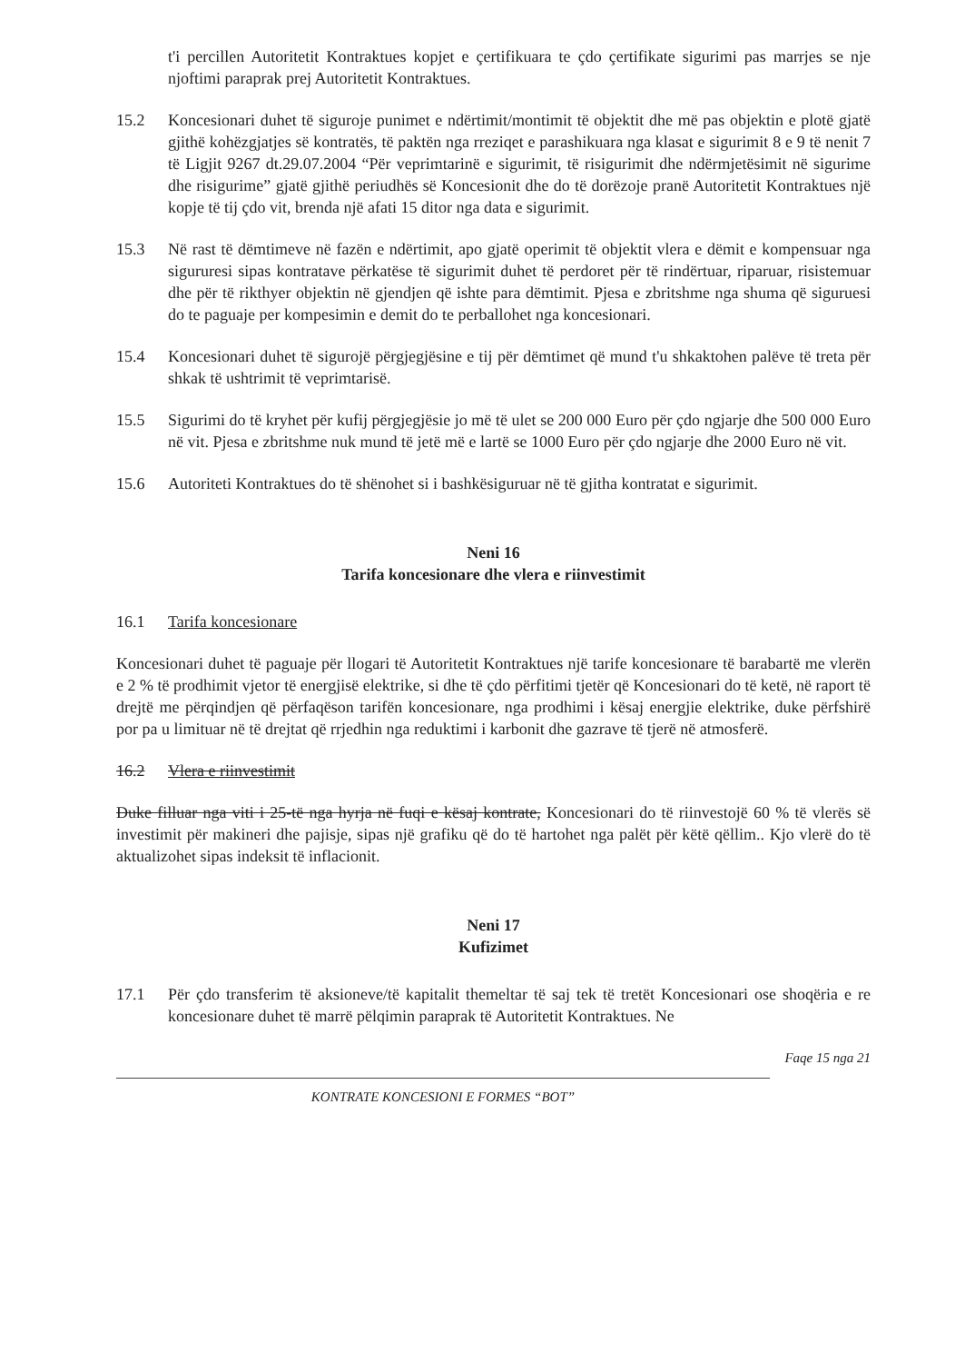t'i percillen Autoritetit Kontraktues kopjet e çertifikuara te çdo çertifikate sigurimi pas marrjes se nje njoftimi paraprak prej Autoritetit Kontraktues.
15.2 Koncesionari duhet të siguroje punimet e ndërtimit/montimit të objektit dhe më pas objektin e plotë gjatë gjithë kohëzgjatjes së kontratës, të paktën nga rreziqet e parashikuara nga klasat e sigurimit 8 e 9 të nenit 7 të Ligjit 9267 dt.29.07.2004 “Për veprimtarinë e sigurimit, të risigurimit dhe ndërmjetësimit në sigurime dhe risigurime” gjatë gjithë periudhës së Koncesionit dhe do të dorëzoje pranë Autoritetit Kontraktues një kopje të tij çdo vit, brenda një afati 15 ditor nga data e sigurimit.
15.3 Në rast të dëmtimeve në fazën e ndërtimit, apo gjatë operimit të objektit vlera e dëmit e kompensuar nga sigururesi sipas kontratave përkatëse të sigurimit duhet të perdoret për të rindërtuar, riparuar, risistemuar dhe për të rikthyer objektin në gjendjen që ishte para dëmtimit. Pjesa e zbritshme nga shuma që siguruesi do te paguaje per kompesimin e demit do te perballohet nga koncesionari.
15.4 Koncesionari duhet të sigurojë përgjegjësine e tij për dëmtimet që mund t'u shkaktohen palëve të treta për shkak të ushtrimit të veprimtarisë.
15.5 Sigurimi do të kryhet për kufij përgjegjësie jo më të ulet se 200 000 Euro për çdo ngjarje dhe 500 000 Euro në vit. Pjesa e zbritshme nuk mund të jetë më e lartë se 1000 Euro për çdo ngjarje dhe 2000 Euro në vit.
15.6 Autoriteti Kontraktues do të shënohet si i bashkësiguruar në të gjitha kontratat e sigurimit.
Neni 16
Tarifa koncesionare dhe vlera e riinvestimit
16.1 Tarifa koncesionare
Koncesionari duhet të paguaje për llogari të Autoritetit Kontraktues një tarife koncesionare të barabartë me vlerën e 2 % të prodhimit vjetor të energjisë elektrike, si dhe të çdo përfitimi tjetër që Koncesionari do të ketë, në raport të drejtë me përqindjen që përfaqëson tarifën koncesionare, nga prodhimi i kësaj energjie elektrike, duke përfshirë por pa u limituar në të drejtat që rrjedhin nga reduktimi i karbonit dhe gazrave të tjerë në atmosferë.
16.2 Vlera e riinvestimit
Duke filluar nga viti i 25-të nga hyrja në fuqi e kësaj kontrate, Koncesionari do të riinvestojë 60 % të vlerës së investimit për makineri dhe pajisje, sipas një grafiku që do të hartohet nga palët për këtë qëllim.. Kjo vlerë do të aktualizohet sipas indeksit të inflacionit.
Neni 17
Kufizimet
17.1 Për çdo transferim të aksioneve/të kapitalit themeltar të saj tek të tretët Koncesionari ose shoqëria e re koncesionare duhet të marrë pëlqimin paraprak të Autoritetit Kontraktues. Ne
Faqe 15 nga 21
KONTRATE KONCESIONI E FORMES “BOT”